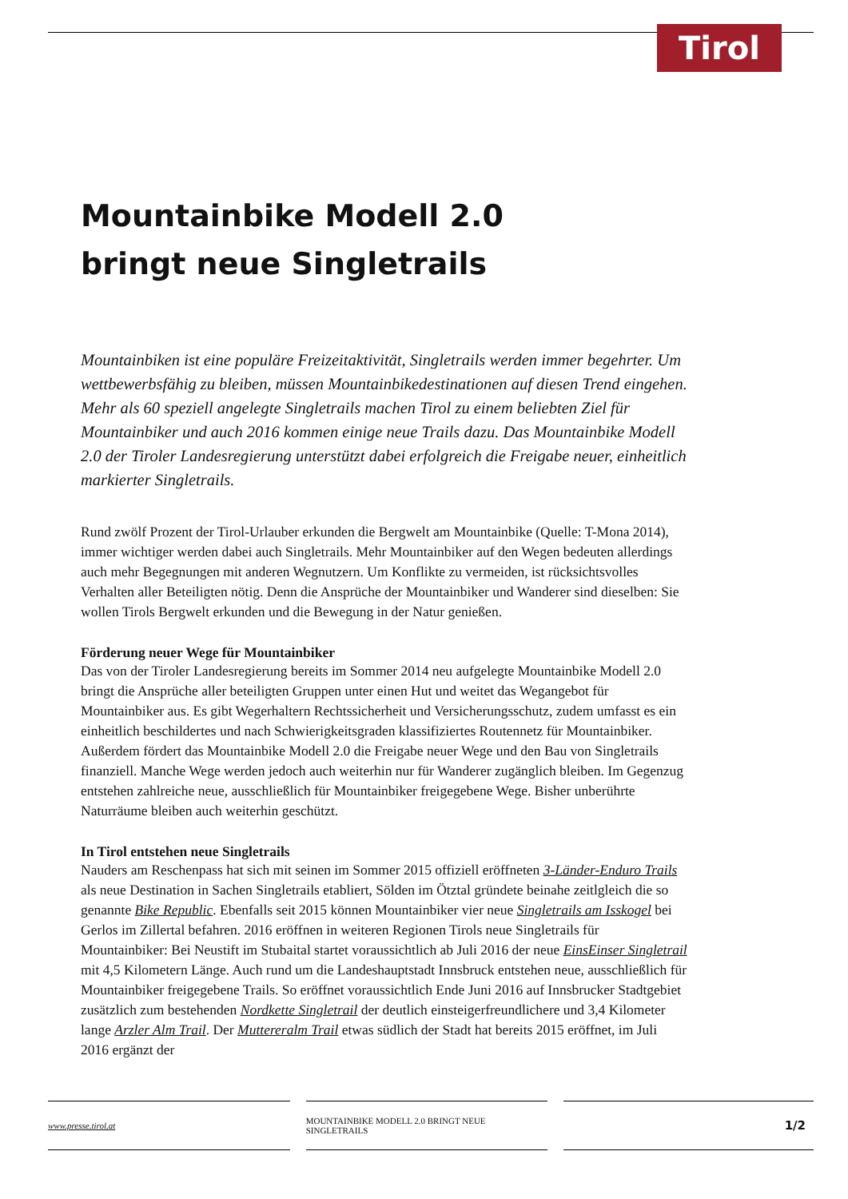Tirol
Mountainbike Modell 2.0
bringt neue Singletrails
Mountainbiken ist eine populäre Freizeitaktivität, Singletrails werden immer begehrter. Um wettbewerbsfähig zu bleiben, müssen Mountainbikedestinationen auf diesen Trend eingehen. Mehr als 60 speziell angelegte Singletrails machen Tirol zu einem beliebten Ziel für Mountainbiker und auch 2016 kommen einige neue Trails dazu. Das Mountainbike Modell 2.0 der Tiroler Landesregierung unterstützt dabei erfolgreich die Freigabe neuer, einheitlich markierter Singletrails.
Rund zwölf Prozent der Tirol-Urlauber erkunden die Bergwelt am Mountainbike (Quelle: T-Mona 2014), immer wichtiger werden dabei auch Singletrails. Mehr Mountainbiker auf den Wegen bedeuten allerdings auch mehr Begegnungen mit anderen Wegnutzern. Um Konflikte zu vermeiden, ist rücksichtsvolles Verhalten aller Beteiligten nötig. Denn die Ansprüche der Mountainbiker und Wanderer sind dieselben: Sie wollen Tirols Bergwelt erkunden und die Bewegung in der Natur genießen.
Förderung neuer Wege für Mountainbiker
Das von der Tiroler Landesregierung bereits im Sommer 2014 neu aufgelegte Mountainbike Modell 2.0 bringt die Ansprüche aller beteiligten Gruppen unter einen Hut und weitet das Wegangebot für Mountainbiker aus. Es gibt Wegerhaltern Rechtssicherheit und Versicherungsschutz, zudem umfasst es ein einheitlich beschildertes und nach Schwierigkeitsgraden klassifiziertes Routennetz für Mountainbiker. Außerdem fördert das Mountainbike Modell 2.0 die Freigabe neuer Wege und den Bau von Singletrails finanziell. Manche Wege werden jedoch auch weiterhin nur für Wanderer zugänglich bleiben. Im Gegenzug entstehen zahlreiche neue, ausschließlich für Mountainbiker freigegebene Wege. Bisher unberührte Naturräume bleiben auch weiterhin geschützt.
In Tirol entstehen neue Singletrails
Nauders am Reschenpass hat sich mit seinen im Sommer 2015 offiziell eröffneten 3-Länder-Enduro Trails als neue Destination in Sachen Singletrails etabliert, Sölden im Ötztal gründete beinahe zeitlgleich die so genannte Bike Republic. Ebenfalls seit 2015 können Mountainbiker vier neue Singletrails am Isskogel bei Gerlos im Zillertal befahren. 2016 eröffnen in weiteren Regionen Tirols neue Singletrails für Mountainbiker: Bei Neustift im Stubaital startet voraussichtlich ab Juli 2016 der neue EinsEinser Singletrail mit 4,5 Kilometern Länge. Auch rund um die Landeshauptstadt Innsbruck entstehen neue, ausschließlich für Mountainbiker freigegebene Trails. So eröffnet voraussichtlich Ende Juni 2016 auf Innsbrucker Stadtgebiet zusätzlich zum bestehenden Nordkette Singletrail der deutlich einsteigerfreundlichere und 3,4 Kilometer lange Arzler Alm Trail. Der Muttereralm Trail etwas südlich der Stadt hat bereits 2015 eröffnet, im Juli 2016 ergänzt der
www.presse.tirol.at MOUNTAINBIKE MODELL 2.0 BRINGT NEUE SINGLETRAILS
1/2